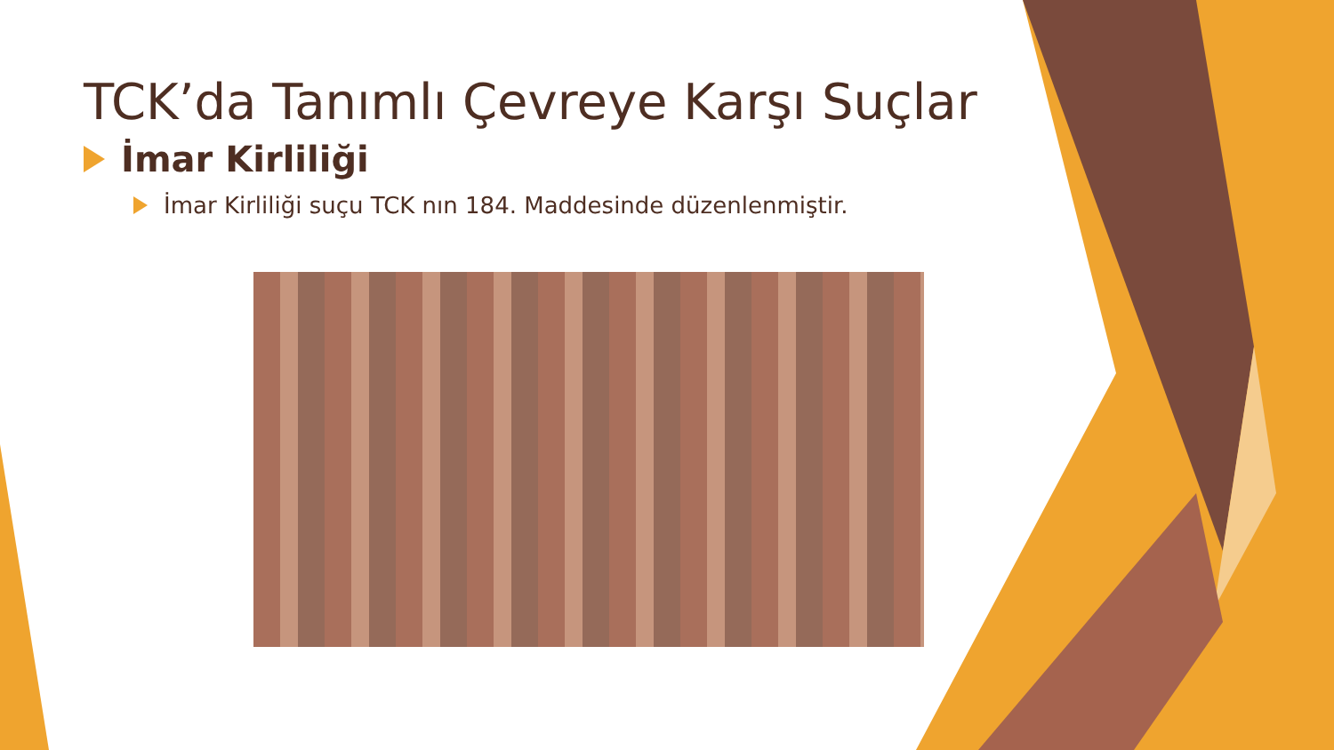TCK’da Tanımlı Çevreye Karşı Suçlar
İmar Kirliliği
İmar Kirliliği suçu TCK nın 184. Maddesinde düzenlenmiştir.